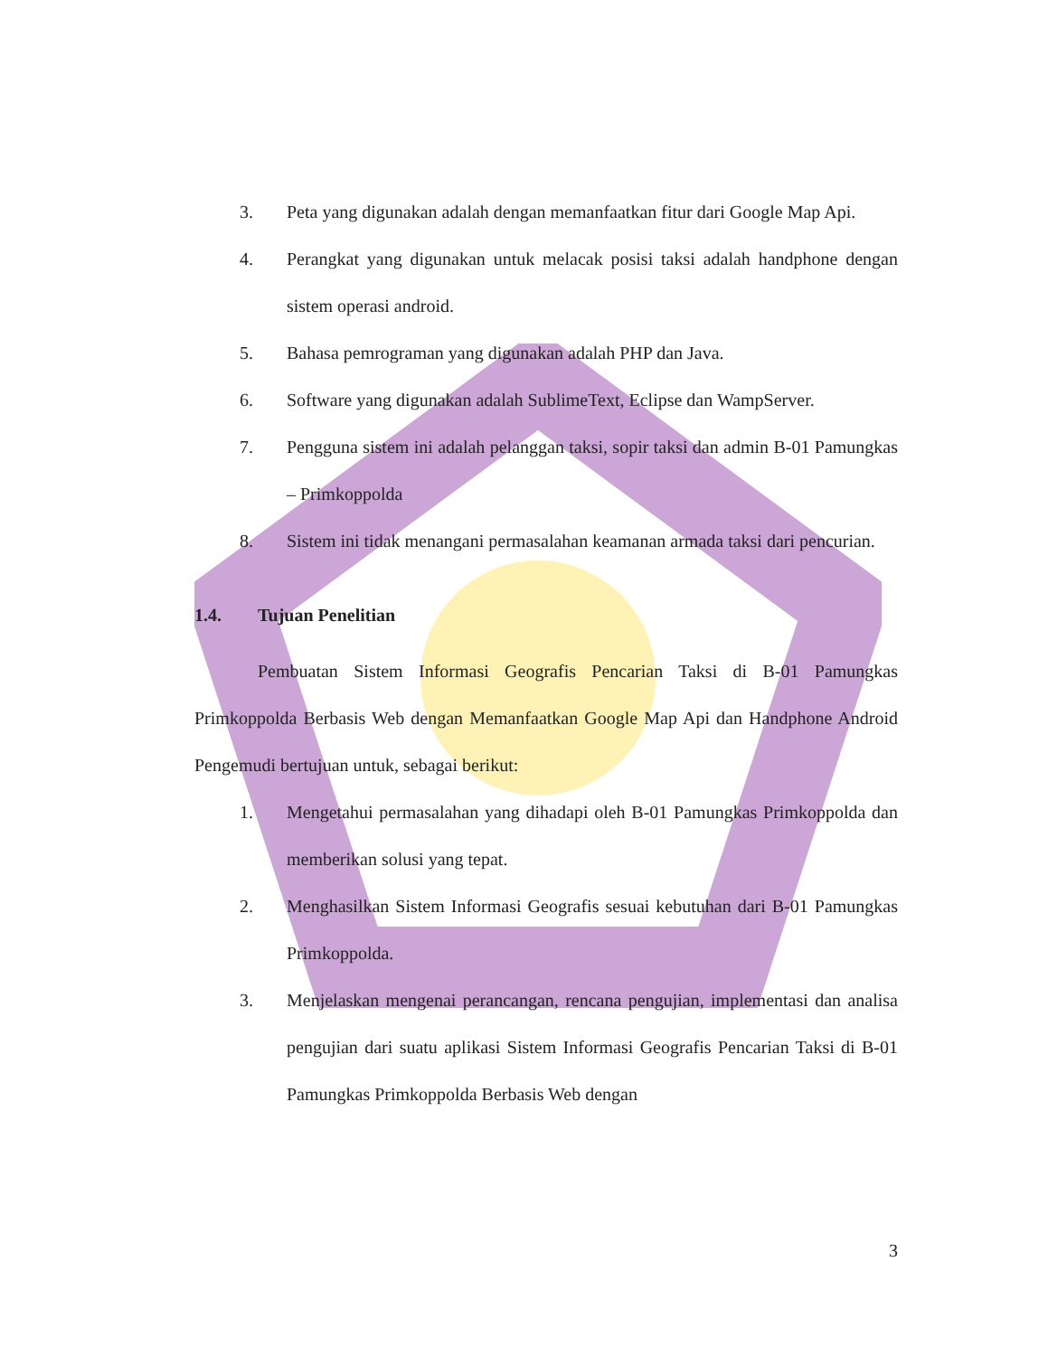3. Peta yang digunakan adalah dengan memanfaatkan fitur dari Google Map Api.
4. Perangkat yang digunakan untuk melacak posisi taksi adalah handphone dengan sistem operasi android.
5. Bahasa pemrograman yang digunakan adalah PHP dan Java.
6. Software yang digunakan adalah SublimeText, Eclipse dan WampServer.
7. Pengguna sistem ini adalah pelanggan taksi, sopir taksi dan admin B-01 Pamungkas – Primkoppolda
8. Sistem ini tidak menangani permasalahan keamanan armada taksi dari pencurian.
1.4. Tujuan Penelitian
Pembuatan Sistem Informasi Geografis Pencarian Taksi di B-01 Pamungkas Primkoppolda Berbasis Web dengan Memanfaatkan Google Map Api dan Handphone Android Pengemudi bertujuan untuk, sebagai berikut:
1. Mengetahui permasalahan yang dihadapi oleh B-01 Pamungkas Primkoppolda dan memberikan solusi yang tepat.
2. Menghasilkan Sistem Informasi Geografis sesuai kebutuhan dari B-01 Pamungkas Primkoppolda.
3. Menjelaskan mengenai perancangan, rencana pengujian, implementasi dan analisa pengujian dari suatu aplikasi Sistem Informasi Geografis Pencarian Taksi di B-01 Pamungkas Primkoppolda Berbasis Web dengan
3